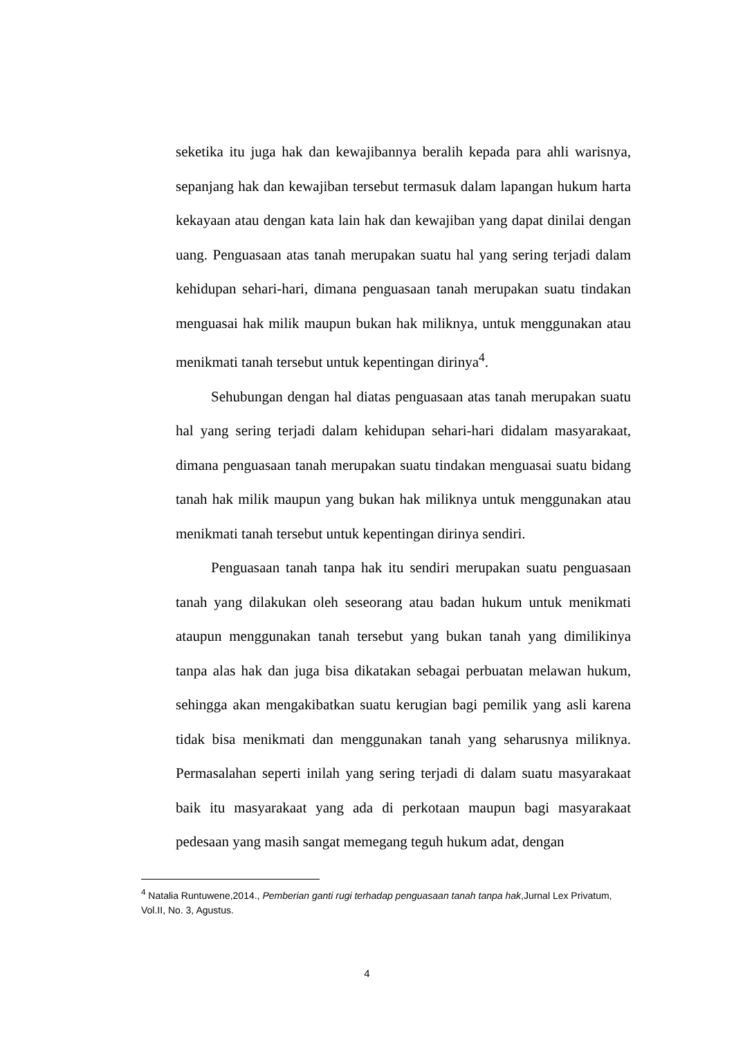seketika itu juga hak dan kewajibannya beralih kepada para ahli warisnya, sepanjang hak dan kewajiban tersebut termasuk dalam lapangan hukum harta kekayaan atau dengan kata lain hak dan kewajiban yang dapat dinilai dengan uang. Penguasaan atas tanah merupakan suatu hal yang sering terjadi dalam kehidupan sehari-hari, dimana penguasaan tanah merupakan suatu tindakan menguasai hak milik maupun bukan hak miliknya, untuk menggunakan atau menikmati tanah tersebut untuk kepentingan dirinya<sup>4</sup>.
Sehubungan dengan hal diatas penguasaan atas tanah merupakan suatu hal yang sering terjadi dalam kehidupan sehari-hari didalam masyarakaat, dimana penguasaan tanah merupakan suatu tindakan menguasai suatu bidang tanah hak milik maupun yang bukan hak miliknya untuk menggunakan atau menikmati tanah tersebut untuk kepentingan dirinya sendiri.
Penguasaan tanah tanpa hak itu sendiri merupakan suatu penguasaan tanah yang dilakukan oleh seseorang atau badan hukum untuk menikmati ataupun menggunakan tanah tersebut yang bukan tanah yang dimilikinya tanpa alas hak dan juga bisa dikatakan sebagai perbuatan melawan hukum, sehingga akan mengakibatkan suatu kerugian bagi pemilik yang asli karena tidak bisa menikmati dan menggunakan tanah yang seharusnya miliknya. Permasalahan seperti inilah yang sering terjadi di dalam suatu masyarakaat baik itu masyarakaat yang ada di perkotaan maupun bagi masyarakaat pedesaan yang masih sangat memegang teguh hukum adat, dengan
<sup>4</sup> Natalia Runtuwene,2014., Pemberian ganti rugi terhadap penguasaan tanah tanpa hak,Jurnal Lex Privatum, Vol.II, No. 3, Agustus.
4